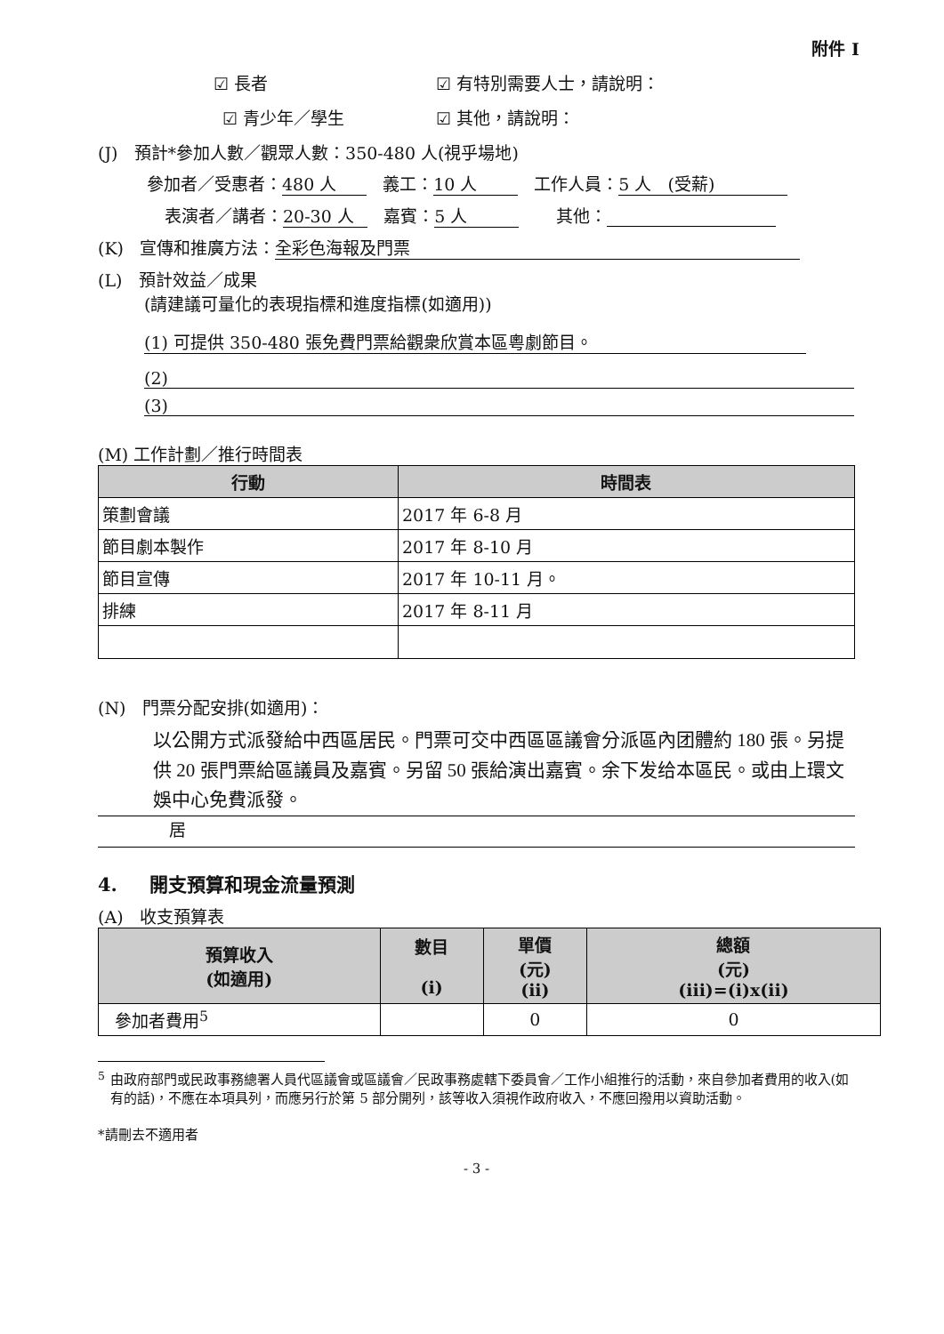附件 I
☑ 長者 ☑ 有特別需要人士，請說明：
☑ 青少年／學生 ☑ 其他，請說明：
(J) 預計*參加人數／觀眾人數：350-480 人(視乎場地)
參加者／受惠者： 480 人 義工： 10 人 工作人員： 5 人 (受薪)
表演者／講者： 20-30 人 嘉賓： 5 人 其他：
(K) 宣傳和推廣方法： 全彩色海報及門票
(L) 預計效益／成果
(請建議可量化的表現指標和進度指標(如適用))
(1) 可提供 350-480 張免費門票給觀衆欣賞本區粵劇節目。
(2)
(3)
(M) 工作計劃／推行時間表
| 行動 | 時間表 |
| --- | --- |
| 策劃會議 | 2017 年 6-8 月 |
| 節目劇本製作 | 2017 年 8-10 月 |
| 節目宣傳 | 2017 年 10-11 月。 |
| 排練 | 2017 年 8-11 月 |
(N) 門票分配安排(如適用)：
以公開方式派發給中西區居民。門票可交中西區區議會分派區內团體約 180 張。另提供 20 張門票給區議員及嘉賓。另留 50 張給演出嘉賓。余下发给本區民。或由上環文娛中心免費派發。
居
4. 開支預算和現金流量預測
(A) 收支預算表
| 預算收入 (如適用) | 數目 (i) | 單價 (元) (ii) | 總額 (元) (iii)=(i)x(ii) |
| --- | --- | --- | --- |
| 參加者費用<sup>5</sup> | | 0 | 0 |
<sup>5</sup> 由政府部門或民政事務總署人員代區議會或區議會／民政事務處轄下委員會／工作小組推行的活動，來自參加者費用的收入(如有的話)，不應在本項具列，而應另行於第 5 部分開列，該等收入須視作政府收入，不應回撥用以資助活動。
*請刪去不適用者
- 3 -